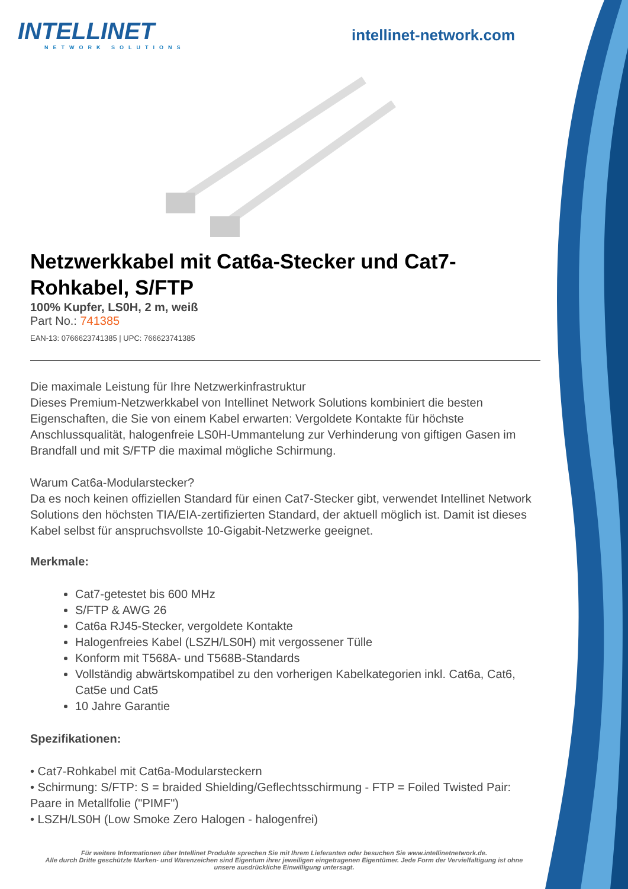INTELLINET
NETWORK SOLUTIONS
intellinet-network.com
Netzwerkkabel mit Cat6a-Stecker und Cat7-Rohkabel, S/FTP
100% Kupfer, LS0H, 2 m, weiß
Part No.: 741385
EAN-13: 0766623741385 | UPC: 766623741385
Die maximale Leistung für Ihre Netzwerkinfrastruktur
Dieses Premium-Netzwerkkabel von Intellinet Network Solutions kombiniert die besten Eigenschaften, die Sie von einem Kabel erwarten: Vergoldete Kontakte für höchste Anschlussqualität, halogenfreie LS0H-Ummantelung zur Verhinderung von giftigen Gasen im Brandfall und mit S/FTP die maximal mögliche Schirmung.
Warum Cat6a-Modularstecker?
Da es noch keinen offiziellen Standard für einen Cat7-Stecker gibt, verwendet Intellinet Network Solutions den höchsten TIA/EIA-zertifizierten Standard, der aktuell möglich ist. Damit ist dieses Kabel selbst für anspruchsvollste 10-Gigabit-Netzwerke geeignet.
Merkmale:
Cat7-getestet bis 600 MHz
S/FTP & AWG 26
Cat6a RJ45-Stecker, vergoldete Kontakte
Halogenfreies Kabel (LSZH/LS0H) mit vergossener Tülle
Konform mit T568A- und T568B-Standards
Vollständig abwärtskompatibel zu den vorherigen Kabelkategorien inkl. Cat6a, Cat6, Cat5e und Cat5
10 Jahre Garantie
Spezifikationen:
• Cat7-Rohkabel mit Cat6a-Modularsteckern
• Schirmung: S/FTP: S = braided Shielding/Geflechtsschirmung - FTP = Foiled Twisted Pair: Paare in Metallfolie ("PIMF")
• LSZH/LS0H (Low Smoke Zero Halogen - halogenfrei)
Für weitere Informationen über Intellinet Produkte sprechen Sie mit Ihrem Lieferanten oder besuchen Sie www.intellinetnetwork.de.
Alle durch Dritte geschützte Marken- und Warenzeichen sind Eigentum ihrer jeweiligen eingetragenen Eigentümer. Jede Form der Vervielfaltigung ist ohne unsere ausdrückliche Einwilligung untersagt.